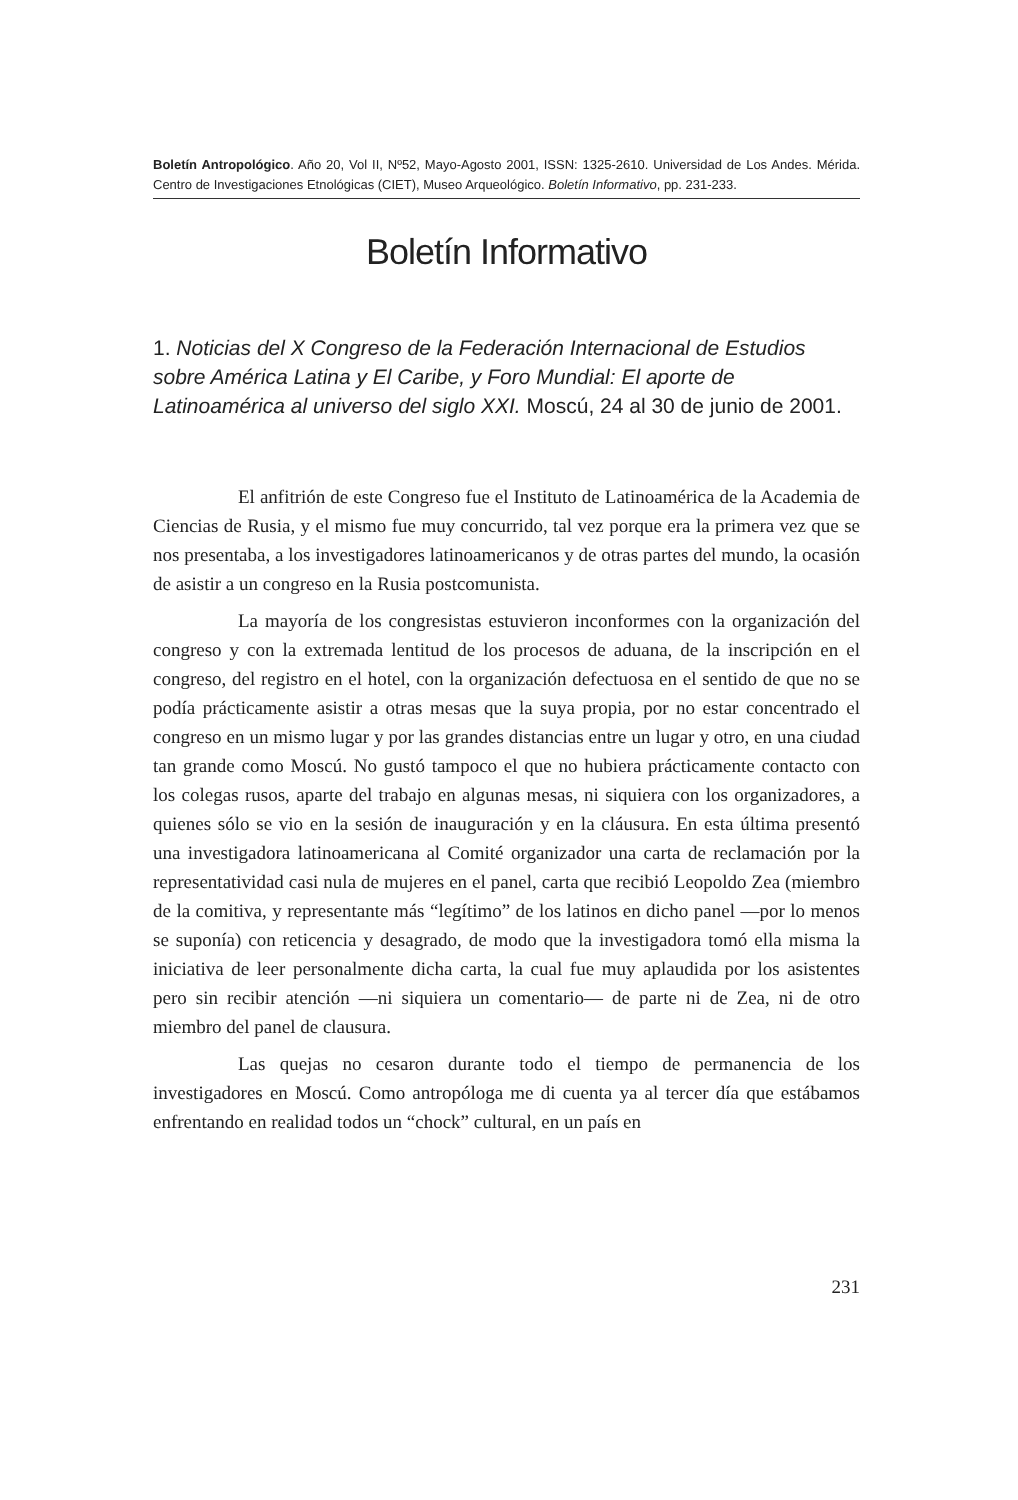Boletín Antropológico. Año 20, Vol II, Nº52, Mayo-Agosto 2001, ISSN: 1325-2610. Universidad de Los Andes. Mérida. Centro de Investigaciones Etnológicas (CIET), Museo Arqueológico. Boletín Informativo, pp. 231-233.
Boletín Informativo
1. Noticias del X Congreso de la Federación Internacional de Estudios sobre América Latina y El Caribe, y Foro Mundial: El aporte de Latinoamérica al universo del siglo XXI. Moscú, 24 al 30 de junio de 2001.
El anfitrión de este Congreso fue el Instituto de Latinoamérica de la Academia de Ciencias de Rusia, y el mismo fue muy concurrido, tal vez porque era la primera vez que se nos presentaba, a los investigadores latinoamericanos y de otras partes del mundo, la ocasión de asistir a un congreso en la Rusia postcomunista.
La mayoría de los congresistas estuvieron inconformes con la organización del congreso y con la extremada lentitud de los procesos de aduana, de la inscripción en el congreso, del registro en el hotel, con la organización defectuosa en el sentido de que no se podía prácticamente asistir a otras mesas que la suya propia, por no estar concentrado el congreso en un mismo lugar y por las grandes distancias entre un lugar y otro, en una ciudad tan grande como Moscú. No gustó tampoco el que no hubiera prácticamente contacto con los colegas rusos, aparte del trabajo en algunas mesas, ni siquiera con los organizadores, a quienes sólo se vio en la sesión de inauguración y en la cláusura. En esta última presentó una investigadora latinoamericana al Comité organizador una carta de reclamación por la representatividad casi nula de mujeres en el panel, carta que recibió Leopoldo Zea (miembro de la comitiva, y representante más “legítimo” de los latinos en dicho panel —por lo menos se suponía) con reticencia y desagrado, de modo que la investigadora tomó ella misma la iniciativa de leer personalmente dicha carta, la cual fue muy aplaudida por los asistentes pero sin recibir atención —ni siquiera un comentario— de parte ni de Zea, ni de otro miembro del panel de clausura.
Las quejas no cesaron durante todo el tiempo de permanencia de los investigadores en Moscú. Como antropóloga me di cuenta ya al tercer día que estábamos enfrentando en realidad todos un “chock” cultural, en un país en
231